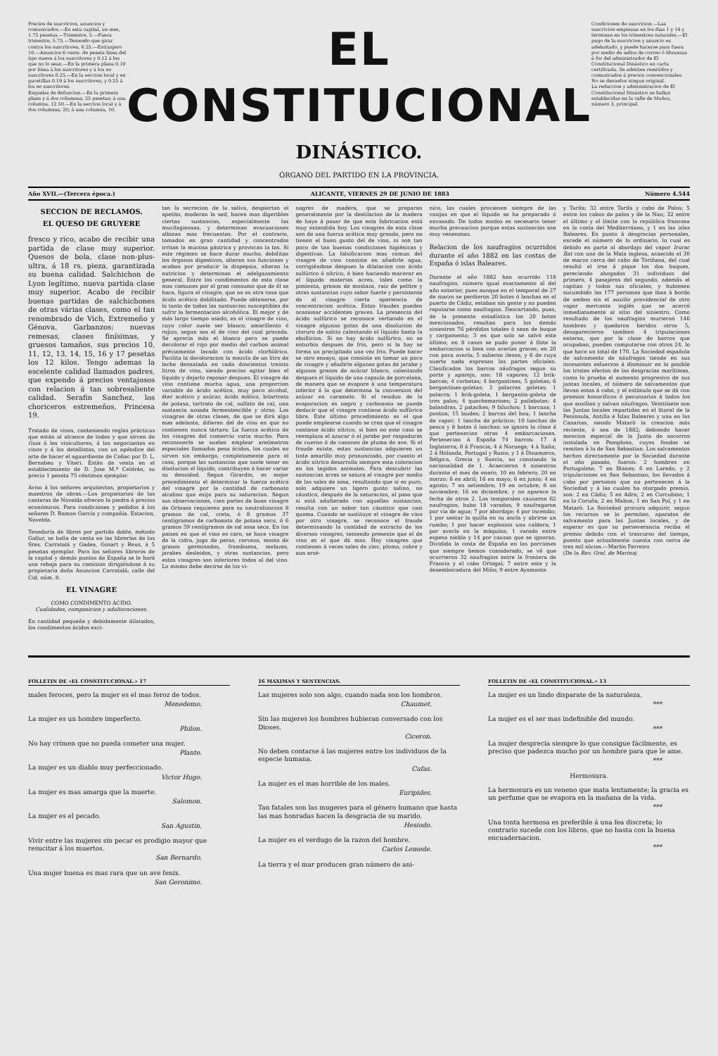Precios de suscricion, anuncios y comunicados.—En esta capital, un mes, 1.75 pesetas.—Trimestre, 5.—Fuera trimestre, 5.75.—Teniendo que girar contra los suscritores, 6.25.—Extranjero 10.—Anuncios 6 cents. de peseta línea del tipo nueve á los suscritores y 0.12 á los que no lo sean.—En la primera plana 0.19 por línea á los suscritores y á los no suscritores 0.25.—En la seccion local y en gacetillas 0.19 á los suscritores, y 0.25 á los no suscritores.
Esquelas de defuncion.—En la primera plana y á dos columnas, 25 pesetas; á una columna, 12.50.—En la seccion local y á dos columnas, 20; á una columna, 10.
EL CONSTITUCIONAL
DINÁSTICO.
ÓRGANO DEL PARTIDO EN LA PROVINCIA.
Condiciones de suscricion.—Las suscricion empiezan en los dias 1 y 16 y terminan en los trimestres naturales.—El pago de la suscricion y anuncio es adelantado, y puede hacerse para fuera por medio de sellos de correo ó libranzas á for del administrador de El Constitucional Dinástico en carta certificada. Se admiten remitidos y comunicados á precios convencionales. No se devuelve ningun original.
La redaccion y administracion de El Constitucional Dinástico se hallan establecidas en la calle de Muñoz, número 3, principal.
Año XVII.—(Tercera época.) ALICANTE, VIERNES 29 DE JUNIO DE 1883 Número 4.544
SECCION DE RECLAMOS.
EL QUESO DE GRUYERE
fresco y rico, acabo de recibir una partida de clase muy superior. Quesos de bola, clase non-plus-ultra, á 18 rs. pieza, garantizada su buena calidad. Salchichon de Lyon legítimo, nueva partida clase muy superior. Acabo de recibir buenas partidas de salchichones de otras várias clases, como el tan renombrado de Vich, Extremeño y Génova. Garbanzos: nuevas remesas, clases finísimas, y gruesos tamaños, sus precios 10, 11, 12, 13, 14, 15, 16 y 17 pesetas los 12 kilos. Tengo ademas la escelente calidad llamados padres, que expendo á precios ventajosos con relacion á tan sobresaliente calidad. Serafin Sanchez, los choriceros estremeños, Princesa 19.
Tratado de vinos, conteniendo reglas prácticas que están al alcance de todos y que sirven de Guia á los vinicultores, á los negociantes en vinos y á los detallistas, con un apéndice del arte de hacer el aguardiente de Coñac por D. L. Bernabeu y Viteri. Están de venta en el establecimiento de D. Jose M.ª Celdrán, su precio 1 peseta 75 céntimos ejemplar.
Aviso á los señores arquitectos, propietarios y maestros de obras.—Los propietarios de las canteras de Novelda ofrecen la piedra á precios económicos. Para condiciones y pedidos á los señores D. Ramon García y compañía. Estacion, Novelda.
Teneduría de libros por partida doble, método Gallur, se halla de venta en las librerías de los Sres. Carratalá y Gadea, Gosart y Reus, á 5 pesetas ejemplar. Para los señores libreros de la capital y demás puntos de España se le hará una rebaja para su comision dirigiéndose á su propietaria doña Asuncion Carratalá; calle del Cid, núm. 8.
EL VINAGRE
COMO CONDIMENTO ÁCIDO.
Cualidades, composicion y adulteraciones.
En cantidad pequeña y debidamente dilatados, los condimentos ácidos exci-
tan la secrecion de la saliva, despiertan el apetito, moderan la sed, hacen mas digeribles ciertas sustancias, especialmente las mucilaginosas, y determinan evacuaciones albinas mas frecuentes. Por el contrario, tomados en gran cantidad y concentrados irritan la mucosa gástrica y provocan la tos. Si este régimen se hace durar mucho, debilitan los órganos digestivos, alteran sus funciones y acaban por producir la dispepsia, alteran la nutricion y determinan el adelgazamiento general. Entre los condimentos de esta clase mas comunes por el gran consumo que de él se hace, figura el vinagre, que no es otra cosa que ácido acético debilitado. Puede obtenerse, por lo tanto de todas las sustancias susceptibles de sufrir la fermentacion alcohólica. El mejor y de más largo tiempo usado, es el vinagre de vino, cuyo color suele ser blanco, amarillento ó rojizo, segun sea el de vino del cual proceda. Se aprecia más el blanco pero se puede decolorar el rojo por medio del carbon animal préviamente lavado con ácido clorhídrico. Facilita la decoloracion la mezcla de un litro de leche desnatada en cada doscientos treinta litros de vino, siendo preciso agitar bien el líquido y dejarlo reposar despues. El vinagre de vino contiene mucha agua, una proporcion variable de ácido acético, muy poco alcohol, éter acético y azúcar, ácido málico, bitartrato de potasa, tartrato de cal, sulfato de cal, una sustancia azoada fermentescible y otras. Los vinagres de otras clases, de que se dirá algo mas adelante, difieren del de vino en que no contienen nunca tártaro. La fuerza acética de los vinagres del comercio varia mucho. Para reconocerla se suelen emplear areómetros especiales llamados pesa ácidos, los cuales no sirven sin embargo, completamente para el caso, porque las sustancias que suele tener en disolucion el líquido, contribuyen á hacer variar su densidad. Segun Girardin, es mejor procedimiento el determinar la fuerza acética del vinagre por la cantidad de carbonato alcalino que exija para su saturacion. Segun sus observaciones, cien partes de buen vinagre de Orleans requieren para su neutralizacion 8 gramos de cal, creta, ó 8 gramos 37 centígramos de carbonato de potasa seco, ó 6 gramos 59 centígramos de sal sosa seca. En los paises en que el vino es caro, se hace vinagre de la cidra, jugo de peras, cerveza, mosto de granos germinados, frambuesa, melazas, jarabes desleidos, y otras sustancias, pero estos vinagres son inferiores todos al del vino. Lo mismo debe decirse de los vi-
nagres de madera, que se preparan generalmente por la destilacion de la madera de haya á posar de que esta fabricacion está muy extendida hoy. Los vinagres de esta clase son de una fuerza acética muy grande, pero no tienen el buen gusto del de vino, ni son tan poco de tan buenas condiciones higiénicas y digestivas. La falsificacion mas comun del vinagre de vino consiste en añadirle agua, corrigiéndose despues la dilatacion con ácido sulfúrico ó nítrico, ó bien haciendo macerar en el líquido materias acres, tales como la pimienta, granos de mostaza, raiz de pelitre y otras sustancias cuyo sabor fuerte y persistente da al vinagre cierta apariencia de concentracion acética. Estos fraudes pueden ocasionar accidentes graves. La presencia del ácido sulfúrico se reconoce vertiendo en el vinagre algunas gotas de una disolucion de cloruro de salcio calentando el líquido hasta la ebullicion. Si no hay ácido sulfúrico, no se enturbia despues de frio, pero si la hay se forma un precipitado una vez frio. Puede hacer se otro ensayo, que consiste en tomar un poco de vinagre y añadirle algunas gotas de jarabe y algunos granos de azúcar blanco, calentando despues el líquido de una capsula de porcelana, de manera que se evapore á una temperatura inferior á la que determina la conversion del azúzar en caramelo. Si el residuo de la evaporacion es negro y carbonoso se puede deducir que el vinagre contiene ácido sulfúrico libre. Este último procedimiento es el que puede emplearse cuando se crea que el vinagre contiene ácido nítrico, si bien en este caso se reemplaza el azucar ó el jarabe por raspaduras de cuerno ó de canones de pluma de ave. Si el fraude existe, estas sustancias adquieren un tinte amarillo muy pronunciado, por cuanto el ácido nítrico desarrolla siempre esta coloracion en los tegidos animales. Para descubrir las sustancias acres se satura el vinagre por medio de las sales de sosa, resultando que si es puro, solo adquiere un ligero gusto salino, no cáustico, después de la saturacion, al paso que si está adulterado con aquellas sustancias, resulta con un sabor tan cáustico que casi quema. Cuando se sustituye el vinagre de vino por otro vinagre, se reconoce el fraude determinando la cantidad de extracto de los diversos vinagres, teniendo presente que el de vino es el que dá mas. Hay vinagres que contienen á veces sales de zinc, plomo, cobre y aun arsé-
nico, las cuales provienen siempre de las vasijas en que el líquido se ha preparado ó envasado. De todos modos es necesario tener mucha precaucion porque estas sustancias son muy venenosas.
Relacion de los naufragios ocurridos durante el año 1882 en las costas de España ó islas Baleares.
Durante el año 1882 han ocurrido 118 naufragios, número igual exactamente al del año anterior, pues aunque en el temporal de 27 de marzo se perdieron 20 botes ó lanchas en el puerto de Cádiz, estaban sin gente y no pueden reputarse como naufragios. Descartando, pues, de la presente estadística los 20 botes mencionados, resultan para los demás siniestros 76 pérdidas totales ó sean de buque y cargamento; 3 en que solo se salvó este último; en 8 casos se pudo poner á flote la embarcacion si bien con averías graves; en 20 con poca avería; 5 salieron ilesos; y 6 de cuya suerte nada expresan las partes oficiales. Clasificados los barcos náufragos segun su porte y aparejo, son: 18 vapores; 12 brik-barcas; 4 corbetas; 4 bergantines; 5 goletas; 6 bergantines-goletas; 3 polacras goletas; 1 polacra; 1 brik-goleta, 1 bergantin-goleta de tres palos; 4 quechemarines; 2 pailebotes: 4 balandras, 2 pataches; 9 faluchos; 1 barcaza; 1 ponton; 15 laudes; 2 barcas del bou; 1 lancha de vapor; 1 lancha de práctico; 10 lanchas de pesca y 8 botes ó lanchas: se ignora la clase á que pertenecian otras 4 embarcaciones. Pertenecian á España 74 barcos; 17 á Inglaterra; 8 á Francia; 4 á Noruega; 4 á Italia; 2 á Holanda, Portugal y Rusia; y 1 á Dinamarca, Bélgica, Grecia y Suecia, no constando la nacionalidad de 1. Acaecieron 4 siniestros durante el mes de enero; 10 en febrero; 20 en marzo; 6 en abril; 16 en mayo; 6 en junio; 4 en agosto; 7 en setiembre; 19 en octubre; 8 en noviembre; 16 en diciembre, y no aparece la fecha de otros 2. Los temporales causaron 62 naufragios; hubo 18 varadas; 9 naufragaron por via de agua; 7 por abordaje; 4 por incendio; 1 por sentar la quilla en su ancla y abrirse un rumbo; 1 por hacer explosion una caldera; 1 por avería en la máquina; 1 varado entre espesa niebla y 14 por causas que se ignoran. Dividida la costa de España en las porciones que siempre hemos considerado, se vé que ocurrieron 32 naufragios entre la frontera de Francia y el cabo Ortegal; 7 entre este y la desembocadura del Miño; 9 entre Ayamonte
y Tarifa; 32 entre Tarifa y cabo de Palos; 5 entre los cabos de palos y de la Nao; 32 entre el último y el límite con la república francesa en la costa del Mediterráneo, y 1 en las islas Baleares. En punto á desgracias personales, excede el número de lo ordinario, lo cual es debido en parte al abordajo del vapor Irurac Bat con uno de la Mala inglesa, acaecido el 30 de marzo cerca del cabo de Toriñana, del cual resultó el irse á pique los dos buques, pereciendo ahogados 31 individuos del primero, 4 pasajeros del segundo, además el capitan y todos sus oficiales, y hubiesen sucumbido las 177 personas que iban á bordo de ambos sin el auxilio providencial de otro vapor mercante inglés que se acercó inmediatamente al sitio del siniestro. Como resultado de los naufragios murieron 146 hombres y quedaron heridos otros 5; desaparecieron tambien 4 tripulaciones enteras, que por la clase de barcos que ocupaban, pueden computarse con otros 24, lo que hace un total de 170. La Sociedad española de salvamento de náufragos tiende en sus incesantes esfuerzos á disminuir en lo posible los tristes efectos de las desgracias marítimas, como lo prueba el aumento progresivo de sus juntas locales, el número de salvamentos que llevan estas á cabo, y el estímulo que se dá con premios honoríficos ó pecuniarios á todos los que auxilian y salvan náufragos. Veintisiete son las Juntas locales repartidas en el litoral de la Península, Antilla é Islas Baleares y una en las Canarias, siendo Mataró la creacion más reciente, ó sea de 1882; debiendo hacer mencion especial de la Junta de socorros instalada en Pamplona, cuyos fondos se remiten á la de San Sebastian. Los salvamentos hechos directamente por la Sociedad durante el año pasado, fueron: 2 hombres en Portugalete; 7 en Blanes; 6 en Laredo, y 2 tripulaciones en San Sebastian; los llevados á cabo por personas que no pertenecen á la Sociedad y á las cuales ha otorgado premio, son: 2 en Cádiz; 5 en Adra; 2 en Corcubion; 1 en la Coruña; 2 en Mahon; 1 en San Pol, y 1 en Mataró. La Sociedad procura adquirir, segun los recursos se lo permiten, aparatos de salvamento para las Juntas locales, y de esperar es que su perseverancia reciba el premio debido con el trascurso del tiempo, puesto que actualmente cuenta con cerca de tres mil sócios.—Martin Ferreiro
(De la Rev. Gral. de Marina)
FOLLETIN DE «EL CONSTITUCIONAL.» 17
males feroces, pero la mujer es el mas feroz de todos.
Menedemo.
La mujer es un hombre imperfecto.
Philon.
No hay crímen que no pueda cometer una mujer.
Planto.
La mujer es un diablo muy perfeccionado.
Victor Hugo.
La mujer es mas amarga que la muerte.
Salomon.
La mujer es el pecado.
San Agustin.
Vivir entre las mujeres sin pecar es prodigio mayor que resucitar á los muertos.
San Bernardo.
Una mujer buena es mas rara que un ave fenix.
San Geronimo.
16 MAXIMAS Y SENTENCIAS.
Las mujeres solo son algo, cuando nada son los hombros.
Chaumet.
Sin las mujeres los hombres hubieran conversado con los Dioses.
Ciceron.
No deben contarse á las mujeres entre los individuos de la especie humana.
Cufas.
La mujer es el mas horrible de los males.
Euripides.
Tan fatales son las mugeres para el género humano que hasta las mas honradas hacen la desgracia de su marido.
Hesiodo.
La mujer es el verdugo de la razon del hombre.
Carlos Lemede.
La tierra y el mar producen gran número de ani-
FOLLETIN DE «EL CONSTITUCIONAL.» 13
La mujer es un lindo disparate de la naturaleza.
***
La mujer es el ser mas indefinible del mundo.
***
La mujer desprecia siempre lo que consigue fácilmente, es preciso que padezca mucho por un hombre para que le ame.
***
Hermosura.
La hermosura es un veneno que mata lentamente; la gracia es un perfume que se evapora en la mañana de la vida.
***
Una tonta hermosa es preferible á una fea discreta; lo contrario sucede con los libros, que no basta con la buena encuadernacion.
***